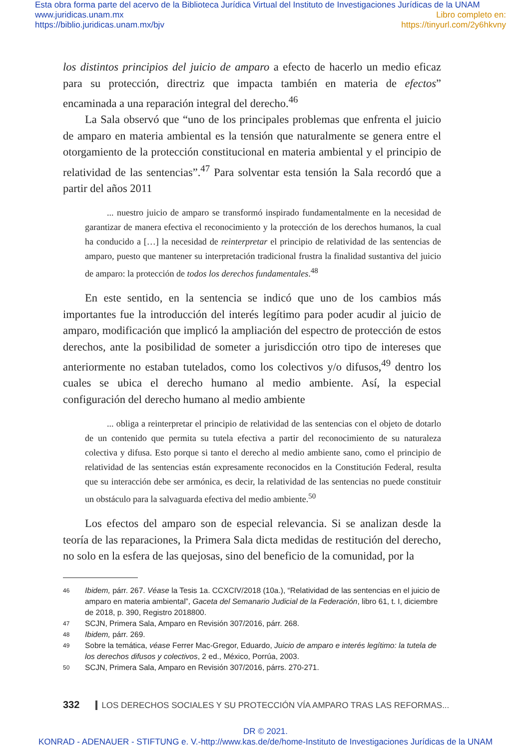Esta obra forma parte del acervo de la Biblioteca Jurídica Virtual del Instituto de Investigaciones Jurídicas de la UNAM
www.juridicas.unam.mx
https://biblio.juridicas.unam.mx/bjv
Libro completo en:
https://tinyurl.com/2y6hkvny
los distintos principios del juicio de amparo a efecto de hacerlo un medio eficaz para su protección, directriz que impacta también en materia de efectos” encaminada a una reparación integral del derecho.<sup>46</sup>
La Sala observó que “uno de los principales problemas que enfrenta el juicio de amparo en materia ambiental es la tensión que naturalmente se genera entre el otorgamiento de la protección constitucional en materia ambiental y el principio de relatividad de las sentencias”.<sup>47</sup> Para solventar esta tensión la Sala recordó que a partir del años 2011
... nuestro juicio de amparo se transformó inspirado fundamentalmente en la necesidad de garantizar de manera efectiva el reconocimiento y la protección de los derechos humanos, la cual ha conducido a […] la necesidad de reinterpretar el principio de relatividad de las sentencias de amparo, puesto que mantener su interpretación tradicional frustra la finalidad sustantiva del juicio de amparo: la protección de todos los derechos fundamentales.<sup>48</sup>
En este sentido, en la sentencia se indicó que uno de los cambios más importantes fue la introducción del interés legítimo para poder acudir al juicio de amparo, modificación que implicó la ampliación del espectro de protección de estos derechos, ante la posibilidad de someter a jurisdicción otro tipo de intereses que anteriormente no estaban tutelados, como los colectivos y/o difusos,<sup>49</sup> dentro los cuales se ubica el derecho humano al medio ambiente. Así, la especial configuración del derecho humano al medio ambiente
... obliga a reinterpretar el principio de relatividad de las sentencias con el objeto de dotarlo de un contenido que permita su tutela efectiva a partir del reconocimiento de su naturaleza colectiva y difusa. Esto porque si tanto el derecho al medio ambiente sano, como el principio de relatividad de las sentencias están expresamente reconocidos en la Constitución Federal, resulta que su interacción debe ser armónica, es decir, la relatividad de las sentencias no puede constituir un obstáculo para la salvaguarda efectiva del medio ambiente.<sup>50</sup>
Los efectos del amparo son de especial relevancia. Si se analizan desde la teoría de las reparaciones, la Primera Sala dicta medidas de restitución del derecho, no solo en la esfera de las quejosas, sino del beneficio de la comunidad, por la
46 Ibidem, párr. 267. Véase la Tesis 1a. CCXCIV/2018 (10a.), “Relatividad de las sentencias en el juicio de amparo en materia ambiental”, Gaceta del Semanario Judicial de la Federación, libro 61, t. I, diciembre de 2018, p. 390, Registro 2018800.
47 SCJN, Primera Sala, Amparo en Revisión 307/2016, párr. 268.
48 Ibidem, párr. 269.
49 Sobre la temática, véase Ferrer Mac-Gregor, Eduardo, Juicio de amparo e interés legítimo: la tutela de los derechos difusos y colectivos, 2 ed., México, Porrúa, 2003.
50 SCJN, Primera Sala, Amparo en Revisión 307/2016, párrs. 270-271.
332 LOS DERECHOS SOCIALES Y SU PROTECCIÓN VÍA AMPARO TRAS LAS REFORMAS...
DR © 2021.
KONRAD - ADENAUER - STIFTUNG e. V.-http://www.kas.de/de/home-Instituto de Investigaciones Jurídicas de la UNAM